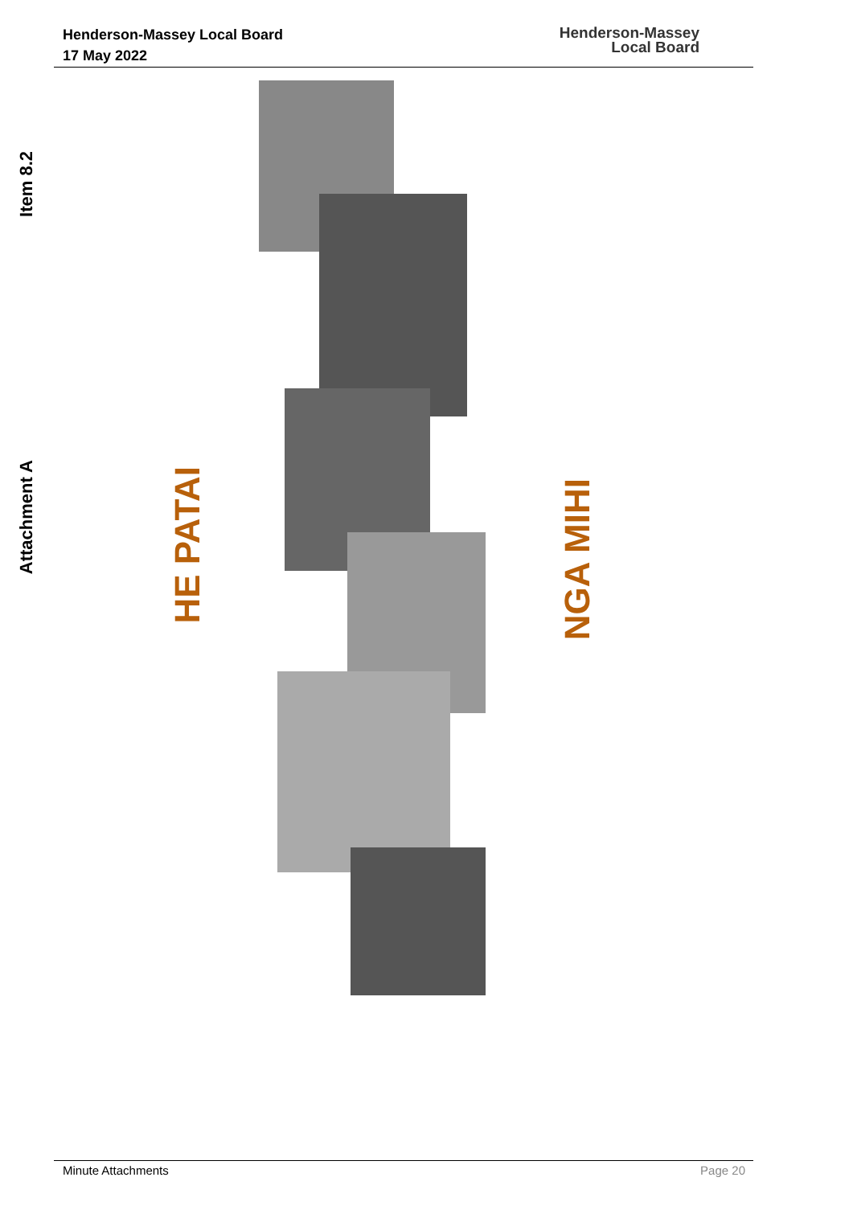Henderson-Massey Local Board
17 May 2022
Henderson-Massey
Local Board
Item 8.2
Attachment A
HE PATAI
NGA MIHI
Minute Attachments Page 20